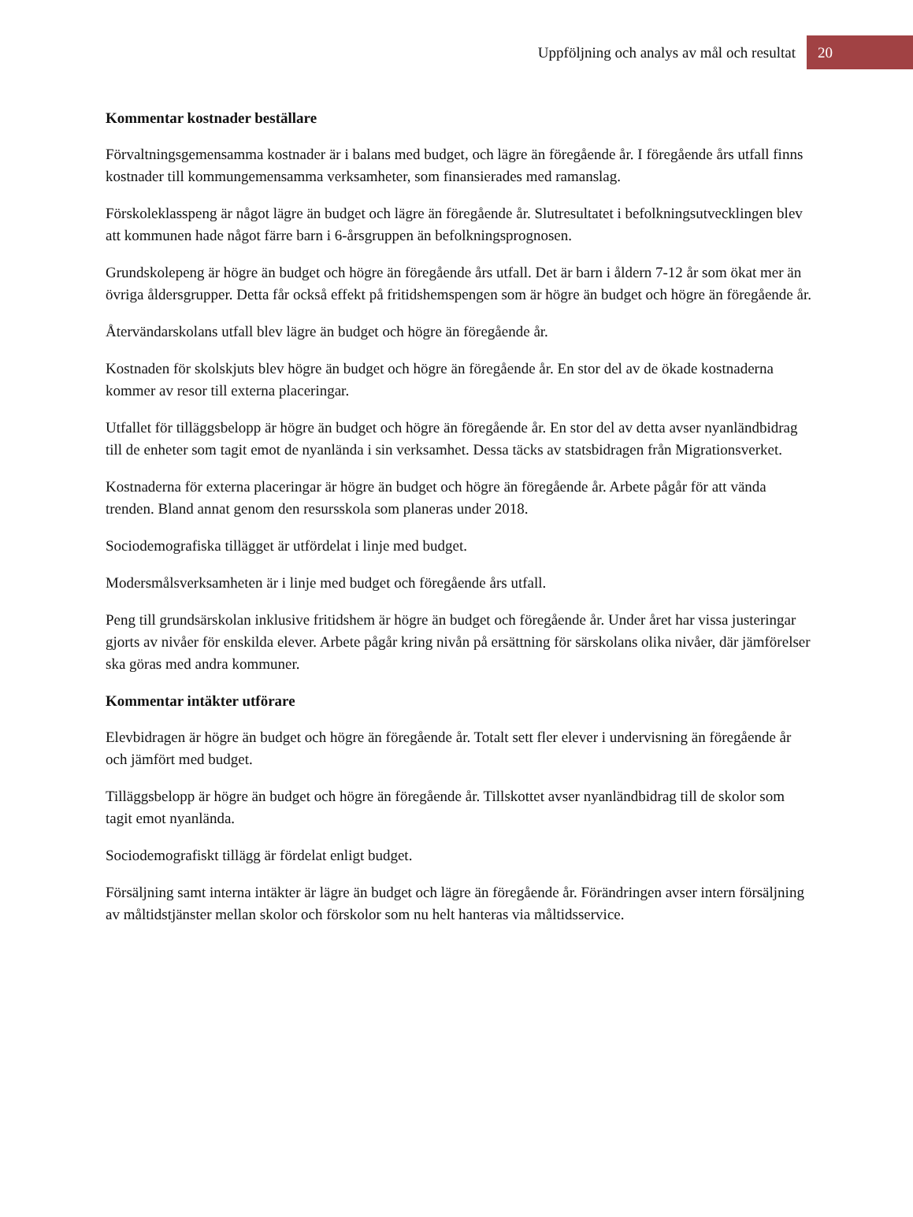Uppföljning och analys av mål och resultat 20
Kommentar kostnader beställare
Förvaltningsgemensamma kostnader är i balans med budget, och lägre än föregående år. I föregående års utfall finns kostnader till kommungemensamma verksamheter, som finansierades med ramanslag.
Förskoleklasspeng är något lägre än budget och lägre än föregående år. Slutresultatet i befolkningsutvecklingen blev att kommunen hade något färre barn i 6-årsgruppen än befolkningsprognosen.
Grundskolepeng är högre än budget och högre än föregående års utfall. Det är barn i åldern 7-12 år som ökat mer än övriga åldersgrupper. Detta får också effekt på fritidshemspengen som är högre än budget och högre än föregående år.
Återvändarskolans utfall blev lägre än budget och högre än föregående år.
Kostnaden för skolskjuts blev högre än budget och högre än föregående år. En stor del av de ökade kostnaderna kommer av resor till externa placeringar.
Utfallet för tilläggsbelopp är högre än budget och högre än föregående år. En stor del av detta avser nyanländbidrag till de enheter som tagit emot de nyanlända i sin verksamhet. Dessa täcks av statsbidragen från Migrationsverket.
Kostnaderna för externa placeringar är högre än budget och högre än föregående år. Arbete pågår för att vända trenden. Bland annat genom den resursskola som planeras under 2018.
Sociodemografiska tillägget är utfördelat i linje med budget.
Modersmålsverksamheten är i linje med budget och föregående års utfall.
Peng till grundsärskolan inklusive fritidshem är högre än budget och föregående år. Under året har vissa justeringar gjorts av nivåer för enskilda elever. Arbete pågår kring nivån på ersättning för särskolans olika nivåer, där jämförelser ska göras med andra kommuner.
Kommentar intäkter utförare
Elevbidragen är högre än budget och högre än föregående år. Totalt sett fler elever i undervisning än föregående år och jämfört med budget.
Tilläggsbelopp är högre än budget och högre än föregående år. Tillskottet avser nyanländbidrag till de skolor som tagit emot nyanlända.
Sociodemografiskt tillägg är fördelat enligt budget.
Försäljning samt interna intäkter är lägre än budget och lägre än föregående år. Förändringen avser intern försäljning av måltidstjänster mellan skolor och förskolor som nu helt hanteras via måltidsservice.